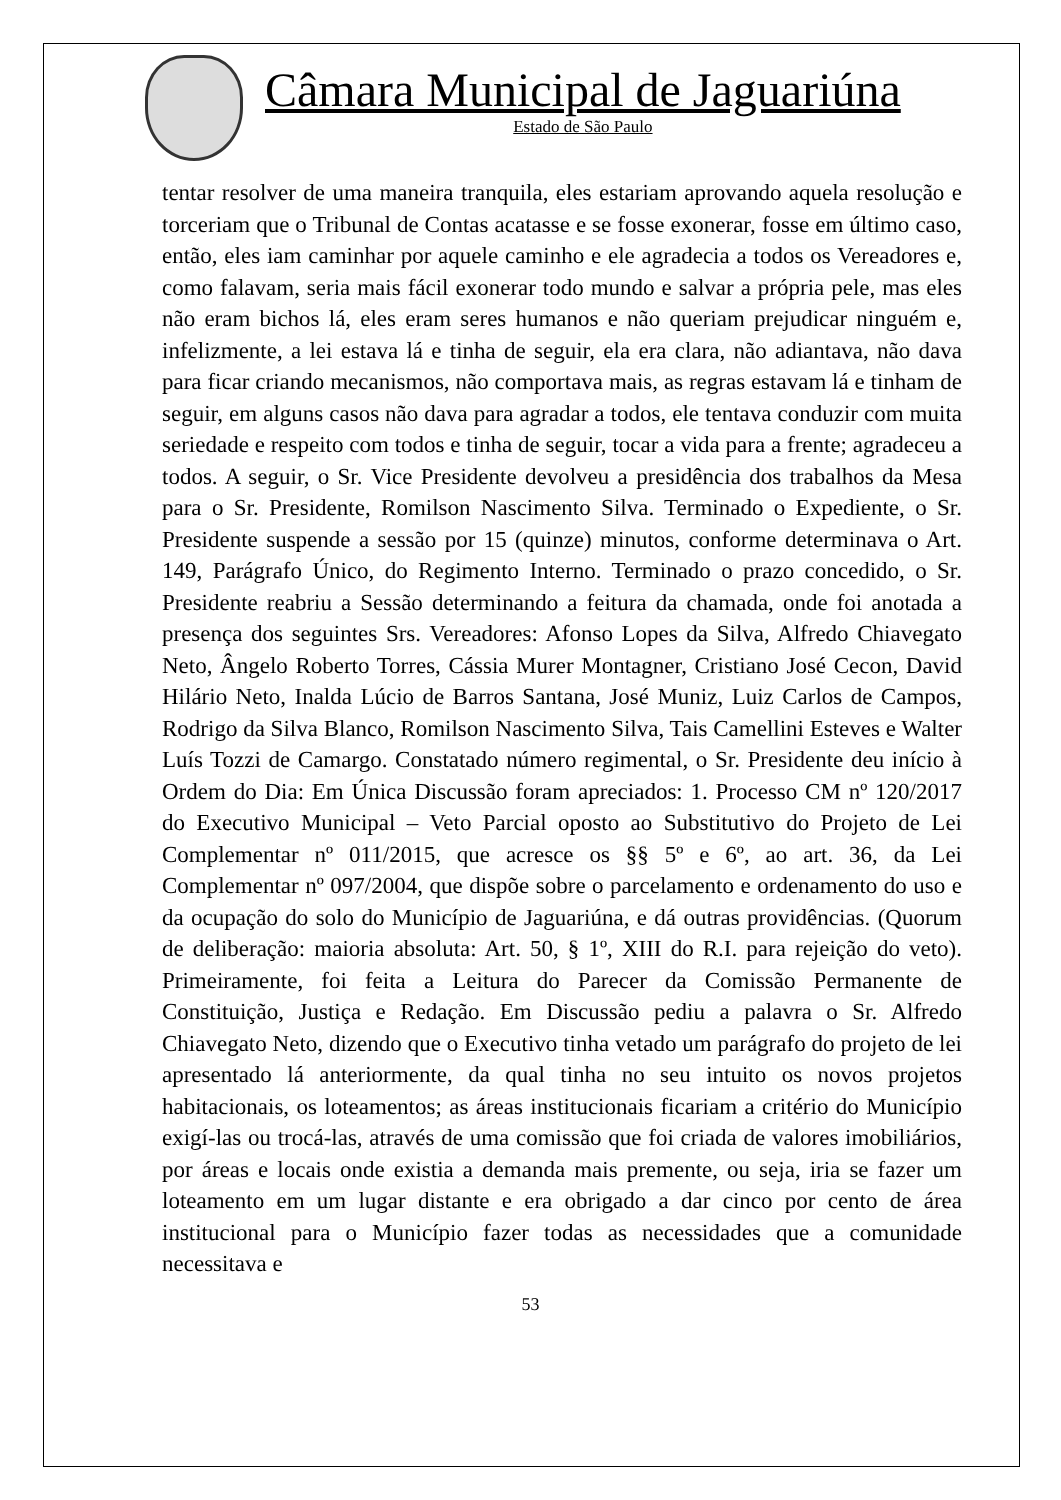Câmara Municipal de Jaguariúna
Estado de São Paulo
tentar resolver de uma maneira tranquila, eles estariam aprovando aquela resolução e torceriam que o Tribunal de Contas acatasse e se fosse exonerar, fosse em último caso, então, eles iam caminhar por aquele caminho e ele agradecia a todos os Vereadores e, como falavam, seria mais fácil exonerar todo mundo e salvar a própria pele, mas eles não eram bichos lá, eles eram seres humanos e não queriam prejudicar ninguém e, infelizmente, a lei estava lá e tinha de seguir, ela era clara, não adiantava, não dava para ficar criando mecanismos, não comportava mais, as regras estavam lá e tinham de seguir, em alguns casos não dava para agradar a todos, ele tentava conduzir com muita seriedade e respeito com todos e tinha de seguir, tocar a vida para a frente; agradeceu a todos. A seguir, o Sr. Vice Presidente devolveu a presidência dos trabalhos da Mesa para o Sr. Presidente, Romilson Nascimento Silva. Terminado o Expediente, o Sr. Presidente suspende a sessão por 15 (quinze) minutos, conforme determinava o Art. 149, Parágrafo Único, do Regimento Interno. Terminado o prazo concedido, o Sr. Presidente reabriu a Sessão determinando a feitura da chamada, onde foi anotada a presença dos seguintes Srs. Vereadores: Afonso Lopes da Silva, Alfredo Chiavegato Neto, Ângelo Roberto Torres, Cássia Murer Montagner, Cristiano José Cecon, David Hilário Neto, Inalda Lúcio de Barros Santana, José Muniz, Luiz Carlos de Campos, Rodrigo da Silva Blanco, Romilson Nascimento Silva, Tais Camellini Esteves e Walter Luís Tozzi de Camargo. Constatado número regimental, o Sr. Presidente deu início à Ordem do Dia: Em Única Discussão foram apreciados: 1. Processo CM nº 120/2017 do Executivo Municipal – Veto Parcial oposto ao Substitutivo do Projeto de Lei Complementar nº 011/2015, que acresce os §§ 5º e 6º, ao art. 36, da Lei Complementar nº 097/2004, que dispõe sobre o parcelamento e ordenamento do uso e da ocupação do solo do Município de Jaguariúna, e dá outras providências. (Quorum de deliberação: maioria absoluta: Art. 50, § 1º, XIII do R.I. para rejeição do veto). Primeiramente, foi feita a Leitura do Parecer da Comissão Permanente de Constituição, Justiça e Redação. Em Discussão pediu a palavra o Sr. Alfredo Chiavegato Neto, dizendo que o Executivo tinha vetado um parágrafo do projeto de lei apresentado lá anteriormente, da qual tinha no seu intuito os novos projetos habitacionais, os loteamentos; as áreas institucionais ficariam a critério do Município exigí-las ou trocá-las, através de uma comissão que foi criada de valores imobiliários, por áreas e locais onde existia a demanda mais premente, ou seja, iria se fazer um loteamento em um lugar distante e era obrigado a dar cinco por cento de área institucional para o Município fazer todas as necessidades que a comunidade necessitava e
53